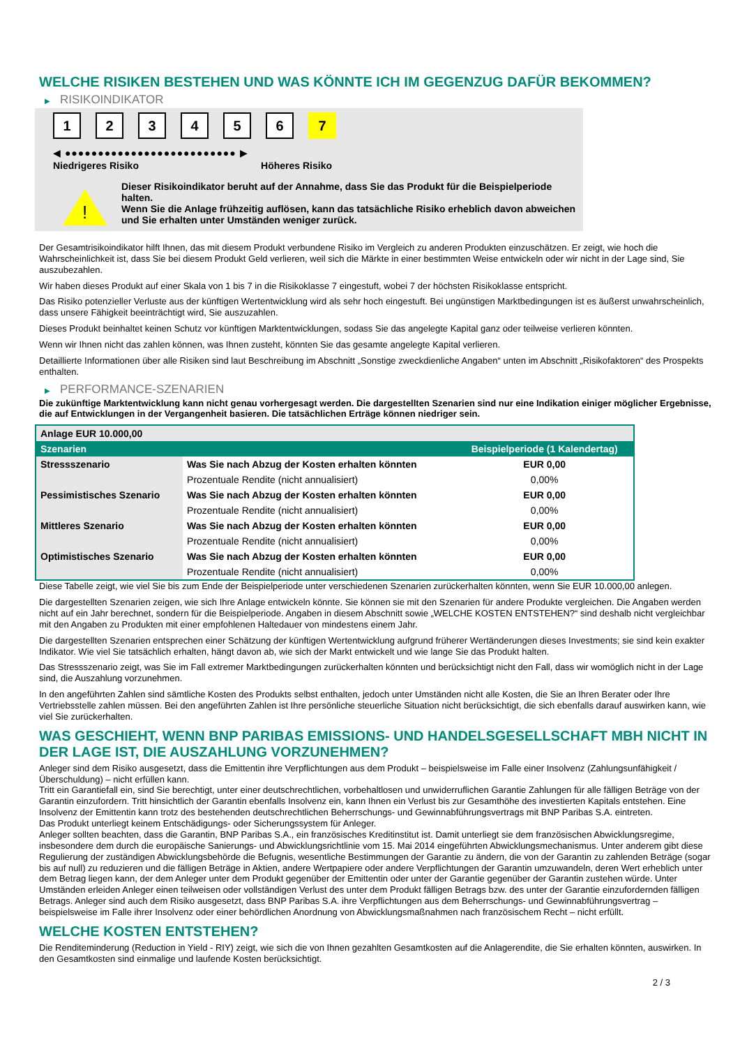WELCHE RISIKEN BESTEHEN UND WAS KÖNNTE ICH IM GEGENZUG DAFÜR BEKOMMEN?
▶ RISIKOINDIKATOR
1 2 3 4 5 6 7
◀ ●●●●●●●●●●●●●●●●●●●●●●●●●● ▶
Niedrigeres Risiko Höheres Risiko
!
Dieser Risikoindikator beruht auf der Annahme, dass Sie das Produkt für die Beispielperiode halten.
Wenn Sie die Anlage frühzeitig auflösen, kann das tatsächliche Risiko erheblich davon abweichen und Sie erhalten unter Umständen weniger zurück.
Der Gesamtrisikoindikator hilft Ihnen, das mit diesem Produkt verbundene Risiko im Vergleich zu anderen Produkten einzuschätzen. Er zeigt, wie hoch die Wahrscheinlichkeit ist, dass Sie bei diesem Produkt Geld verlieren, weil sich die Märkte in einer bestimmten Weise entwickeln oder wir nicht in der Lage sind, Sie auszubezahlen.
Wir haben dieses Produkt auf einer Skala von 1 bis 7 in die Risikoklasse 7 eingestuft, wobei 7 der höchsten Risikoklasse entspricht.
Das Risiko potenzieller Verluste aus der künftigen Wertentwicklung wird als sehr hoch eingestuft. Bei ungünstigen Marktbedingungen ist es äußerst unwahrscheinlich, dass unsere Fähigkeit beeinträchtigt wird, Sie auszuzahlen.
Dieses Produkt beinhaltet keinen Schutz vor künftigen Marktentwicklungen, sodass Sie das angelegte Kapital ganz oder teilweise verlieren könnten.
Wenn wir Ihnen nicht das zahlen können, was Ihnen zusteht, könnten Sie das gesamte angelegte Kapital verlieren.
Detaillierte Informationen über alle Risiken sind laut Beschreibung im Abschnitt „Sonstige zweckdienliche Angaben“ unten im Abschnitt „Risikofaktoren“ des Prospekts enthalten.
▶ PERFORMANCE-SZENARIEN
Die zukünftige Marktentwicklung kann nicht genau vorhergesagt werden. Die dargestellten Szenarien sind nur eine Indikation einiger möglicher Ergebnisse, die auf Entwicklungen in der Vergangenheit basieren. Die tatsächlichen Erträge können niedriger sein.
| Anlage EUR 10.000,00 | | |
| --- | --- | --- |
| Szenarien | | Beispielperiode (1 Kalendertag) |
| Stressszenario | Was Sie nach Abzug der Kosten erhalten könnten | EUR 0,00 |
| | Prozentuale Rendite (nicht annualisiert) | 0,00% |
| Pessimistisches Szenario | Was Sie nach Abzug der Kosten erhalten könnten | EUR 0,00 |
| | Prozentuale Rendite (nicht annualisiert) | 0,00% |
| Mittleres Szenario | Was Sie nach Abzug der Kosten erhalten könnten | EUR 0,00 |
| | Prozentuale Rendite (nicht annualisiert) | 0,00% |
| Optimistisches Szenario | Was Sie nach Abzug der Kosten erhalten könnten | EUR 0,00 |
| | Prozentuale Rendite (nicht annualisiert) | 0,00% |
Diese Tabelle zeigt, wie viel Sie bis zum Ende der Beispielperiode unter verschiedenen Szenarien zurückerhalten könnten, wenn Sie EUR 10.000,00 anlegen.
Die dargestellten Szenarien zeigen, wie sich Ihre Anlage entwickeln könnte. Sie können sie mit den Szenarien für andere Produkte vergleichen. Die Angaben werden nicht auf ein Jahr berechnet, sondern für die Beispielperiode. Angaben in diesem Abschnitt sowie „WELCHE KOSTEN ENTSTEHEN?“ sind deshalb nicht vergleichbar mit den Angaben zu Produkten mit einer empfohlenen Haltedauer von mindestens einem Jahr.
Die dargestellten Szenarien entsprechen einer Schätzung der künftigen Wertentwicklung aufgrund früherer Wertänderungen dieses Investments; sie sind kein exakter Indikator. Wie viel Sie tatsächlich erhalten, hängt davon ab, wie sich der Markt entwickelt und wie lange Sie das Produkt halten.
Das Stressszenario zeigt, was Sie im Fall extremer Marktbedingungen zurückerhalten könnten und berücksichtigt nicht den Fall, dass wir womöglich nicht in der Lage sind, die Auszahlung vorzunehmen.
In den angeführten Zahlen sind sämtliche Kosten des Produkts selbst enthalten, jedoch unter Umständen nicht alle Kosten, die Sie an Ihren Berater oder Ihre Vertriebsstelle zahlen müssen. Bei den angeführten Zahlen ist Ihre persönliche steuerliche Situation nicht berücksichtigt, die sich ebenfalls darauf auswirken kann, wie viel Sie zurückerhalten.
WAS GESCHIEHT, WENN BNP PARIBAS EMISSIONS- UND HANDELSGESELLSCHAFT MBH NICHT IN DER LAGE IST, DIE AUSZAHLUNG VORZUNEHMEN?
Anleger sind dem Risiko ausgesetzt, dass die Emittentin ihre Verpflichtungen aus dem Produkt – beispielsweise im Falle einer Insolvenz (Zahlungsunfähigkeit / Überschuldung) – nicht erfüllen kann.
Tritt ein Garantiefall ein, sind Sie berechtigt, unter einer deutschrechtlichen, vorbehaltlosen und unwiderruflichen Garantie Zahlungen für alle fälligen Beträge von der Garantin einzufordern. Tritt hinsichtlich der Garantin ebenfalls Insolvenz ein, kann Ihnen ein Verlust bis zur Gesamthöhe des investierten Kapitals entstehen. Eine Insolvenz der Emittentin kann trotz des bestehenden deutschrechtlichen Beherrschungs- und Gewinnabführungsvertrags mit BNP Paribas S.A. eintreten.
Das Produkt unterliegt keinem Entschädigungs- oder Sicherungssystem für Anleger.
Anleger sollten beachten, dass die Garantin, BNP Paribas S.A., ein französisches Kreditinstitut ist. Damit unterliegt sie dem französischen Abwicklungsregime, insbesondere dem durch die europäische Sanierungs- und Abwicklungsrichtlinie vom 15. Mai 2014 eingeführten Abwicklungsmechanismus. Unter anderem gibt diese Regulierung der zuständigen Abwicklungsbehörde die Befugnis, wesentliche Bestimmungen der Garantie zu ändern, die von der Garantin zu zahlenden Beträge (sogar bis auf null) zu reduzieren und die fälligen Beträge in Aktien, andere Wertpapiere oder andere Verpflichtungen der Garantin umzuwandeln, deren Wert erheblich unter dem Betrag liegen kann, der dem Anleger unter dem Produkt gegenüber der Emittentin oder unter der Garantie gegenüber der Garantin zustehen würde. Unter Umständen erleiden Anleger einen teilweisen oder vollständigen Verlust des unter dem Produkt fälligen Betrags bzw. des unter der Garantie einzufordernden fälligen Betrags. Anleger sind auch dem Risiko ausgesetzt, dass BNP Paribas S.A. ihre Verpflichtungen aus dem Beherrschungs- und Gewinnabführungsvertrag – beispielsweise im Falle ihrer Insolvenz oder einer behördlichen Anordnung von Abwicklungsmaßnahmen nach französischem Recht – nicht erfüllt.
WELCHE KOSTEN ENTSTEHEN?
Die Renditeminderung (Reduction in Yield - RIY) zeigt, wie sich die von Ihnen gezahlten Gesamtkosten auf die Anlagerendite, die Sie erhalten könnten, auswirken. In den Gesamtkosten sind einmalige und laufende Kosten berücksichtigt.
2 / 3